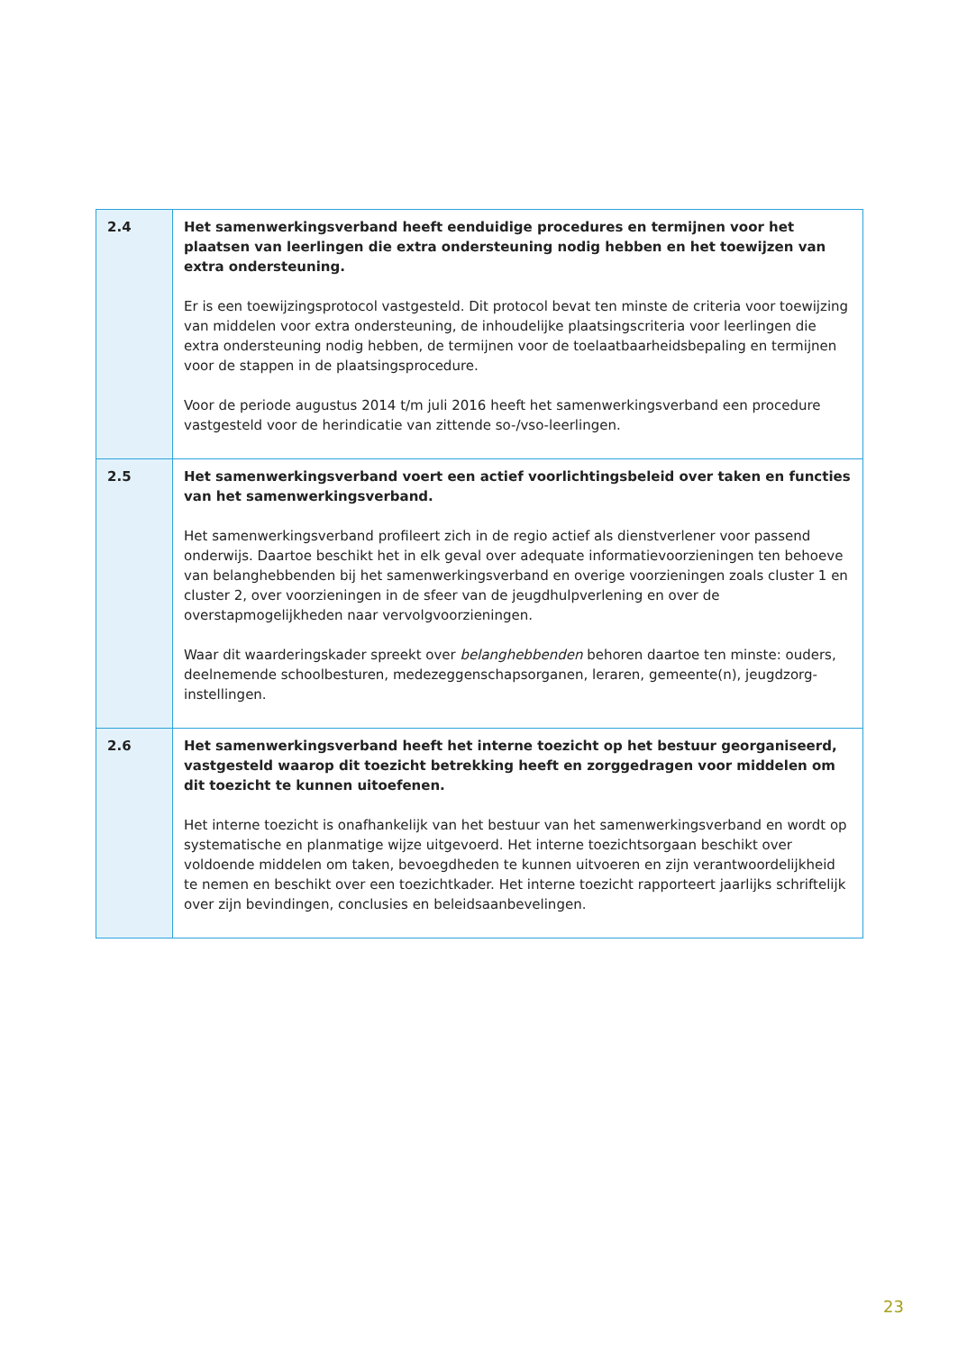| 2.4 | Het samenwerkingsverband heeft eenduidige procedures en termijnen voor het plaatsen van leerlingen die extra ondersteuning nodig hebben en het toewijzen van extra ondersteuning. Er is een toewijzingsprotocol vastgesteld. Dit protocol bevat ten minste de criteria voor toewijzing van middelen voor extra ondersteuning, de inhoudelijke plaatsingscriteria voor leerlingen die extra ondersteuning nodig hebben, de termijnen voor de toelaatbaarheidsbepaling en termijnen voor de stappen in de plaatsingsprocedure. Voor de periode augustus 2014 t/m juli 2016 heeft het samenwerkingsverband een procedure vastgesteld voor de herindicatie van zittende so-/vso-leerlingen. |
| 2.5 | Het samenwerkingsverband voert een actief voorlichtingsbeleid over taken en functies van het samenwerkingsverband. Het samenwerkingsverband profileert zich in de regio actief als dienstverlener voor passend onderwijs. Daartoe beschikt het in elk geval over adequate informatievoorzieningen ten behoeve van belanghebbenden bij het samenwerkingsverband en overige voorzieningen zoals cluster 1 en cluster 2, over voorzieningen in de sfeer van de jeugdhulpverlening en over de overstapmogelijkheden naar vervolgvoorzieningen. Waar dit waarderingskader spreekt over belanghebbenden behoren daartoe ten minste: ouders, deelnemende schoolbesturen, medezeggenschapsorganen, leraren, gemeente(n), jeugdzorg-instellingen. |
| 2.6 | Het samenwerkingsverband heeft het interne toezicht op het bestuur georganiseerd, vastgesteld waarop dit toezicht betrekking heeft en zorggedragen voor middelen om dit toezicht te kunnen uitoefenen. Het interne toezicht is onafhankelijk van het bestuur van het samenwerkingsverband en wordt op systematische en planmatige wijze uitgevoerd. Het interne toezichtsorgaan beschikt over voldoende middelen om taken, bevoegdheden te kunnen uitvoeren en zijn verantwoordelijkheid te nemen en beschikt over een toezichtkader. Het interne toezicht rapporteert jaarlijks schriftelijk over zijn bevindingen, conclusies en beleidsaanbevelingen. |
23